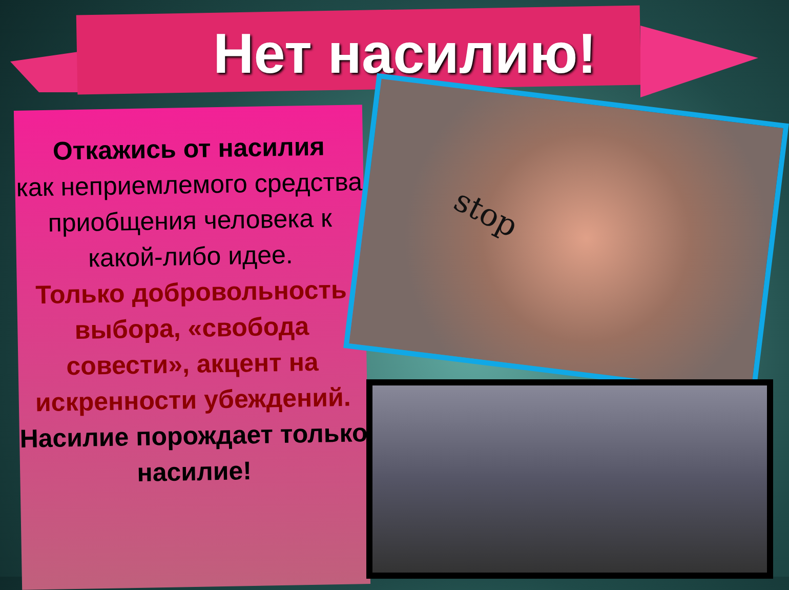Нет насилию!
Откажись от насилия
как неприемлемого средства приобщения человека к какой-либо идее.
Только добровольность выбора, «свобода совести», акцент на искренности убеждений.
Насилие порождает только насилие!
stop